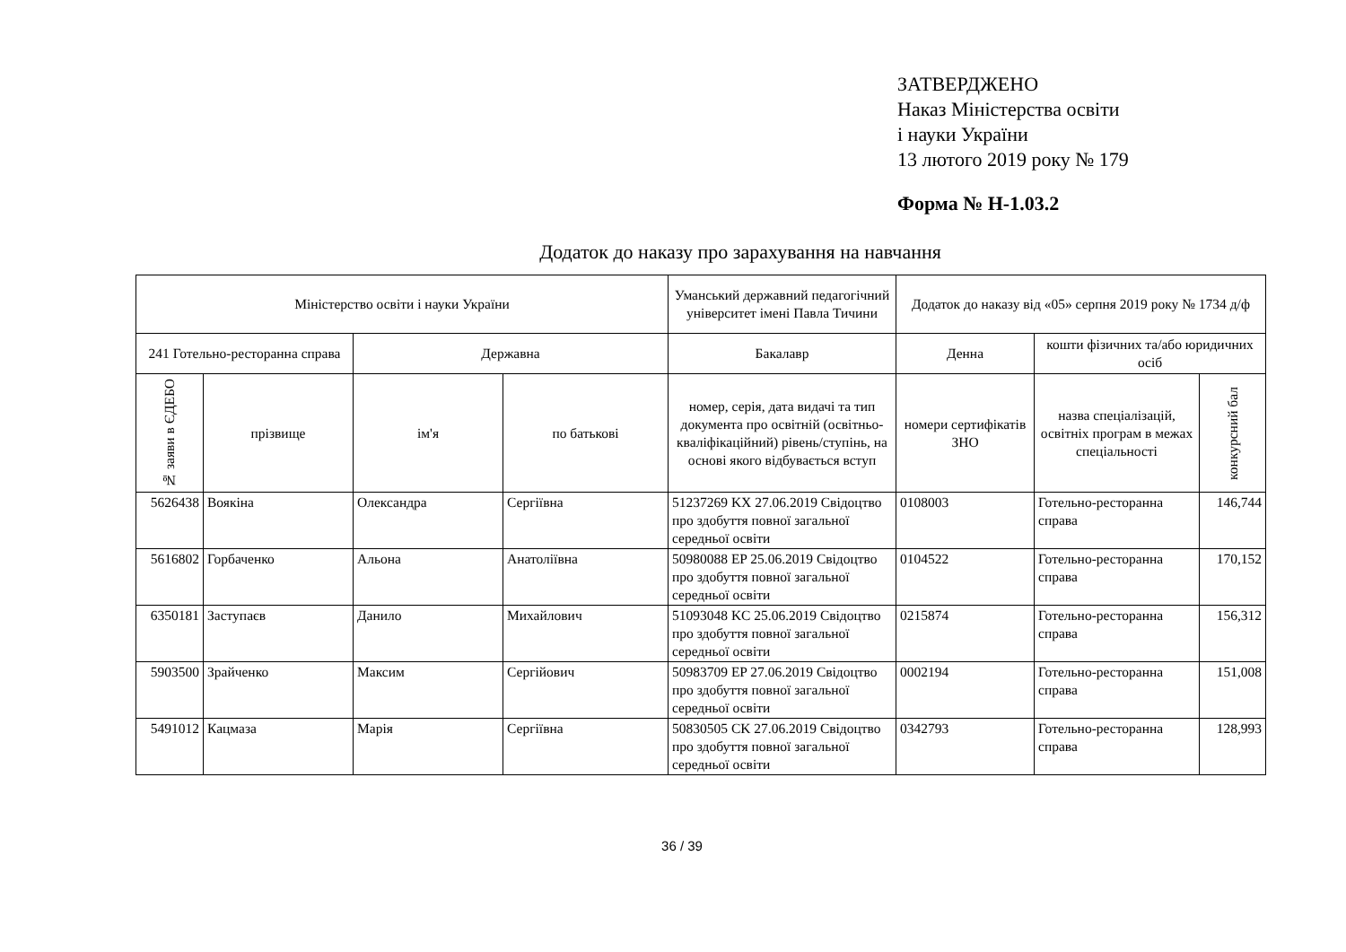ЗАТВЕРДЖЕНО
Наказ Міністерства освіти
і науки України
13 лютого 2019 року № 179
Форма № Н-1.03.2
Додаток до наказу про зарахування на навчання
| Міністерство освіти і науки України | | | | Уманський державний педагогічний університет імені Павла Тичини | Додаток до наказу від «05» серпня 2019 року № 1734 д/ф | | |
| --- | --- | --- | --- | --- | --- | --- | --- |
| 241 Готельно-ресторанна справа | | Державна | | Бакалавр | Денна | кошти фізичних та/або юридичних осіб | |
| № заяви в ЄДЕБО | прізвище | ім'я | по батькові | номер, серія, дата видачі та тип документа про освітній (освітньо-кваліфікаційний) рівень/ступінь, на основі якого відбувається вступ | номери сертифікатів ЗНО | назва спеціалізацій, освітніх програм в межах спеціальності | конкурсний бал |
| 5626438 | Воякіна | Олександра | Сергіївна | 51237269 KX 27.06.2019 Свідоцтво про здобуття повної загальної середньої освіти | 0108003 | Готельно-ресторанна справа | 146,744 |
| 5616802 | Горбаченко | Альона | Анатоліївна | 50980088 EP 25.06.2019 Свідоцтво про здобуття повної загальної середньої освіти | 0104522 | Готельно-ресторанна справа | 170,152 |
| 6350181 | Заступаєв | Данило | Михайлович | 51093048 KC 25.06.2019 Свідоцтво про здобуття повної загальної середньої освіти | 0215874 | Готельно-ресторанна справа | 156,312 |
| 5903500 | Зрайченко | Максим | Сергійович | 50983709 EP 27.06.2019 Свідоцтво про здобуття повної загальної середньої освіти | 0002194 | Готельно-ресторанна справа | 151,008 |
| 5491012 | Кацмаза | Марія | Сергіївна | 50830505 CK 27.06.2019 Свідоцтво про здобуття повної загальної середньої освіти | 0342793 | Готельно-ресторанна справа | 128,993 |
36 / 39